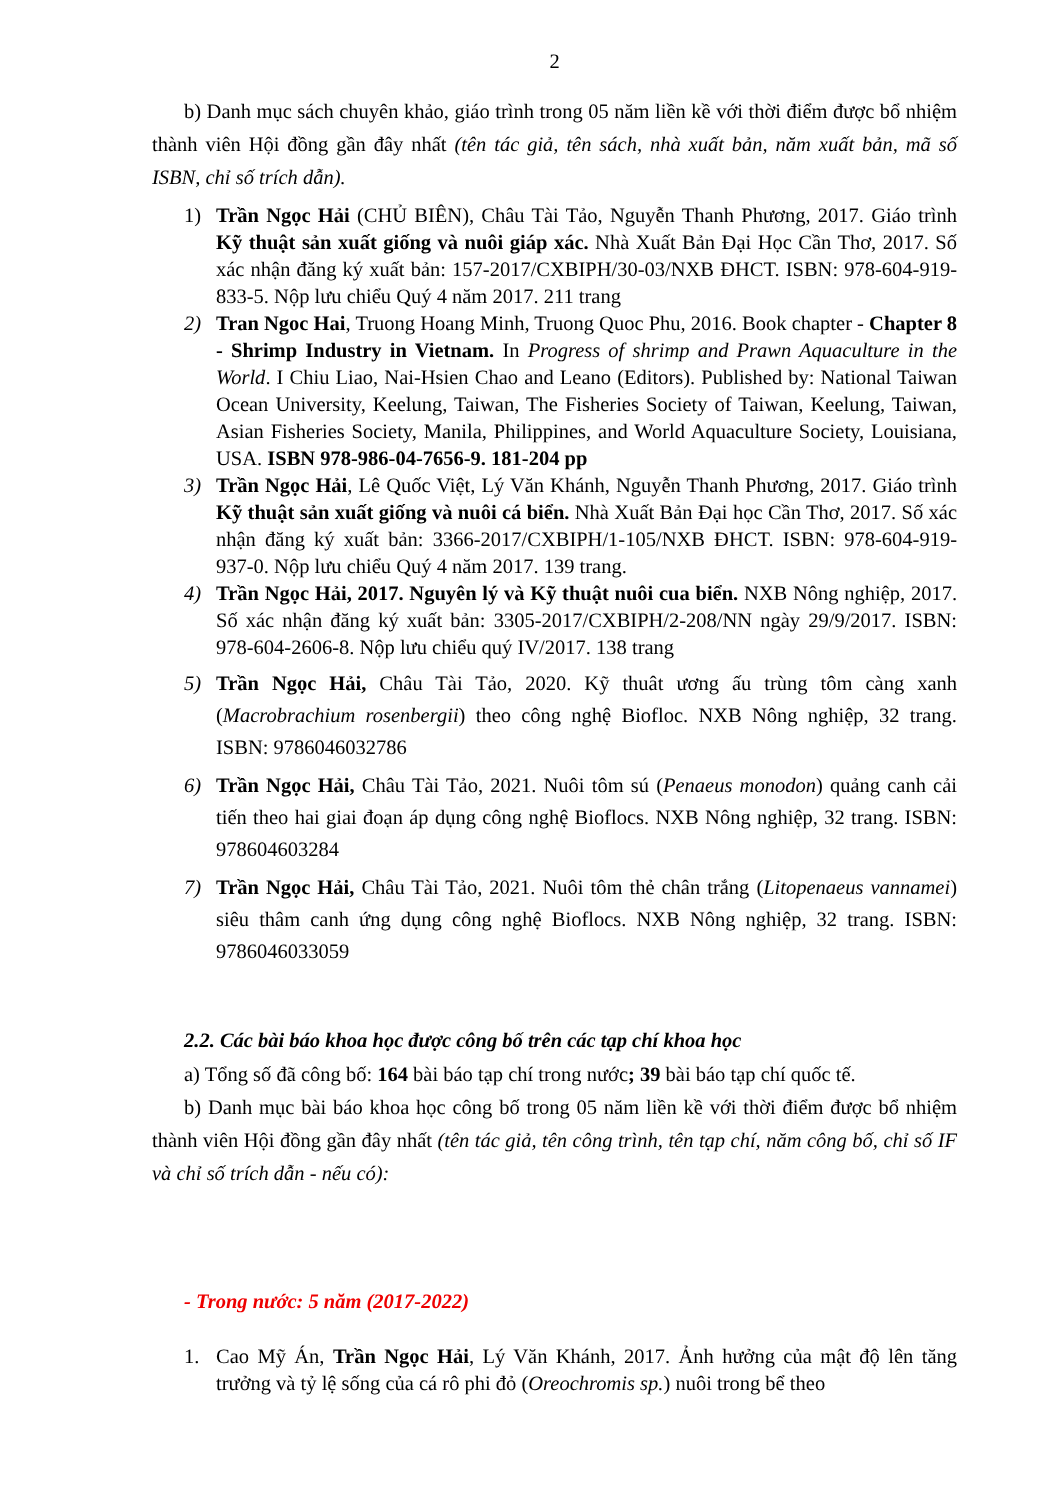2
b) Danh mục sách chuyên khảo, giáo trình trong 05 năm liền kề với thời điểm được bổ nhiệm thành viên Hội đồng gần đây nhất (tên tác giả, tên sách, nhà xuất bản, năm xuất bản, mã số ISBN, chỉ số trích dẫn).
1) Trần Ngọc Hải (CHỦ BIÊN), Châu Tài Tảo, Nguyễn Thanh Phương, 2017. Giáo trình Kỹ thuật sản xuất giống và nuôi giáp xác. Nhà Xuất Bản Đại Học Cần Thơ, 2017. Số xác nhận đăng ký xuất bản: 157-2017/CXBIPH/30-03/NXB ĐHCT. ISBN: 978-604-919-833-5. Nộp lưu chiểu Quý 4 năm 2017. 211 trang
2) Tran Ngoc Hai, Truong Hoang Minh, Truong Quoc Phu, 2016. Book chapter - Chapter 8 - Shrimp Industry in Vietnam. In Progress of shrimp and Prawn Aquaculture in the World. I Chiu Liao, Nai-Hsien Chao and Leano (Editors). Published by: National Taiwan Ocean University, Keelung, Taiwan, The Fisheries Society of Taiwan, Keelung, Taiwan, Asian Fisheries Society, Manila, Philippines, and World Aquaculture Society, Louisiana, USA. ISBN 978-986-04-7656-9. 181-204 pp
3) Trần Ngọc Hải, Lê Quốc Việt, Lý Văn Khánh, Nguyễn Thanh Phương, 2017. Giáo trình Kỹ thuật sản xuất giống và nuôi cá biển. Nhà Xuất Bản Đại học Cần Thơ, 2017. Số xác nhận đăng ký xuất bản: 3366-2017/CXBIPH/1-105/NXB ĐHCT. ISBN: 978-604-919-937-0. Nộp lưu chiểu Quý 4 năm 2017. 139 trang.
4) Trần Ngọc Hải, 2017. Nguyên lý và Kỹ thuật nuôi cua biển. NXB Nông nghiệp, 2017. Số xác nhận đăng ký xuất bản: 3305-2017/CXBIPH/2-208/NN ngày 29/9/2017. ISBN: 978-604-2606-8. Nộp lưu chiểu quý IV/2017. 138 trang
5) Trần Ngọc Hải, Châu Tài Tảo, 2020. Kỹ thuât ương ấu trùng tôm càng xanh (Macrobrachium rosenbergii) theo công nghệ Biofloc. NXB Nông nghiệp, 32 trang. ISBN: 9786046032786
6) Trần Ngọc Hải, Châu Tài Tảo, 2021. Nuôi tôm sú (Penaeus monodon) quảng canh cải tiến theo hai giai đoạn áp dụng công nghệ Bioflocs. NXB Nông nghiệp, 32 trang. ISBN: 978604603284
7) Trần Ngọc Hải, Châu Tài Tảo, 2021. Nuôi tôm thẻ chân trắng (Litopenaeus vannamei) siêu thâm canh ứng dụng công nghệ Bioflocs. NXB Nông nghiệp, 32 trang. ISBN: 9786046033059
2.2. Các bài báo khoa học được công bố trên các tạp chí khoa học
a) Tổng số đã công bố: 164 bài báo tạp chí trong nước; 39 bài báo tạp chí quốc tế.
b) Danh mục bài báo khoa học công bố trong 05 năm liền kề với thời điểm được bổ nhiệm thành viên Hội đồng gần đây nhất (tên tác giả, tên công trình, tên tạp chí, năm công bố, chỉ số IF và chỉ số trích dẫn - nếu có):
- Trong nước: 5 năm (2017-2022)
1. Cao Mỹ Án, Trần Ngọc Hải, Lý Văn Khánh, 2017. Ảnh hưởng của mật độ lên tăng trưởng và tỷ lệ sống của cá rô phi đỏ (Oreochromis sp.) nuôi trong bể theo